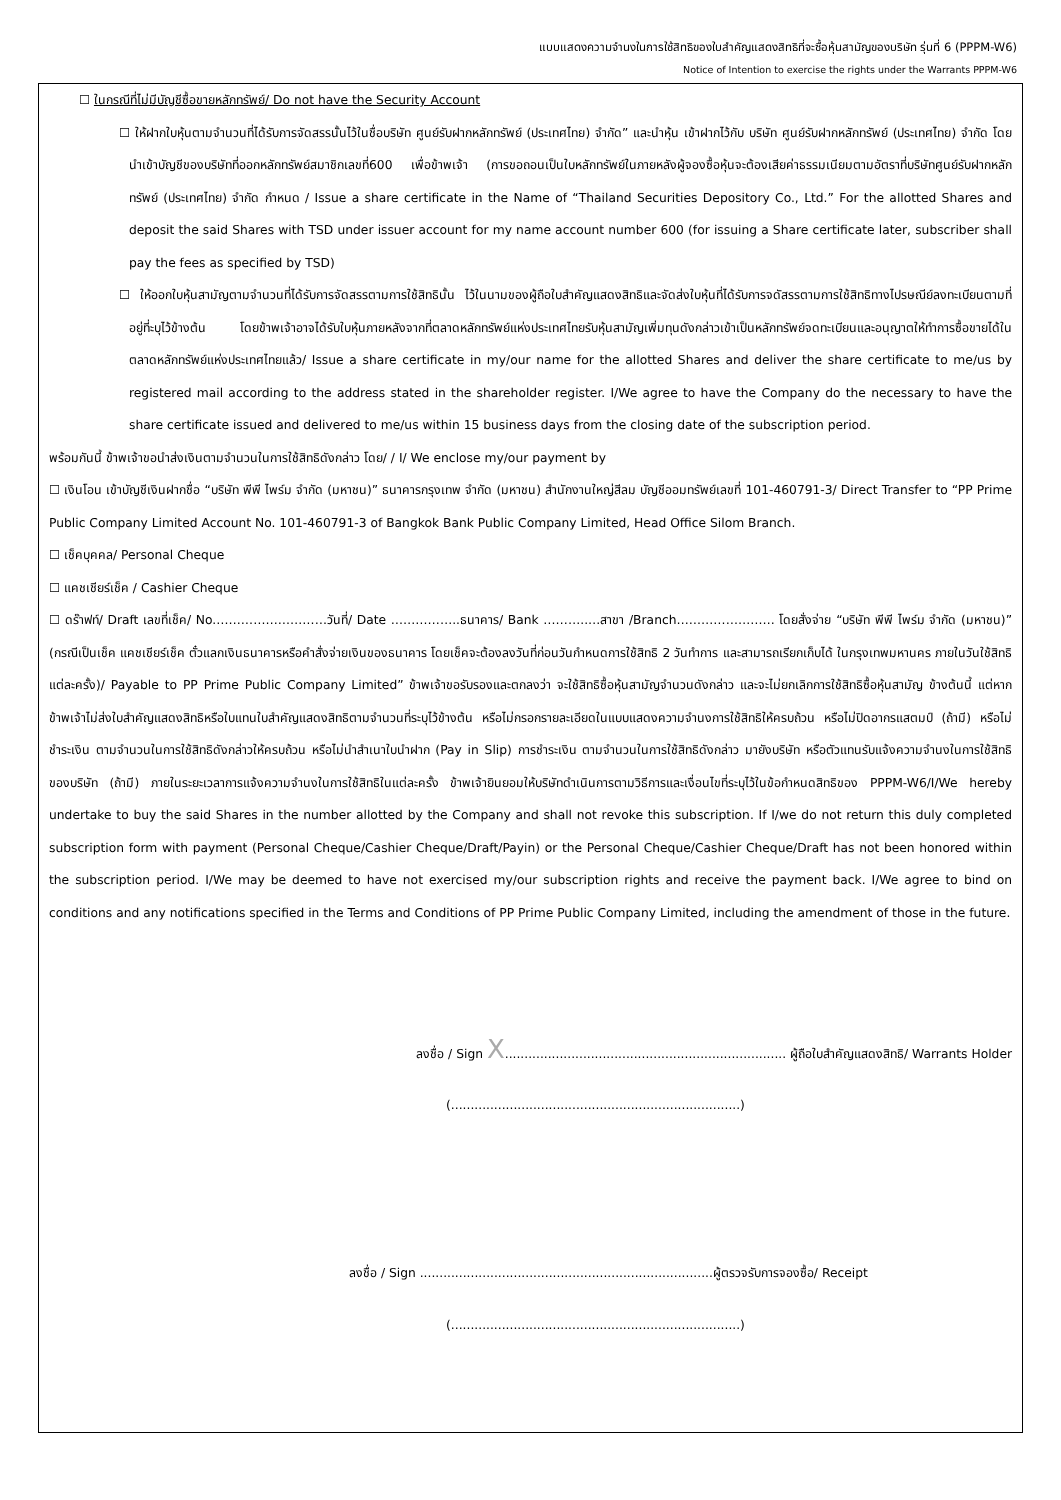แบบแสดงความจำนงในการใช้สิทธิของใบสำคัญแสดงสิทธิที่จะซื้อหุ้นสามัญของบริษัท รุ่นที่ 6 (PPPM-W6)
Notice of Intention to exercise the rights under the Warrants PPPM-W6
☐ ในกรณีที่ไม่มีบัญชีซื้อขายหลักทรัพย์/ Do not have the Security Account
☐ ให้ฝากใบหุ้นตามจำนวนที่ได้รับการจัดสรรนั้นไว้ในชื่อบริษัท ศูนย์รับฝากหลักทรัพย์ (ประเทศไทย) จำกัด” และนำหุ้น เข้าฝากไว้กับ บริษัท ศูนย์รับฝากหลักทรัพย์ (ประเทศไทย) จำกัด โดยนำเข้าบัญชีของบริษัทที่ออกหลักทรัพย์สมาชิกเลขที่600 เพื่อข้าพเจ้า (การขอถอนเป็นใบหลักทรัพย์ในภายหลังผู้จองซื้อหุ้นจะต้องเสียค่าธรรมเนียมตามอัตราที่บริษัทศูนย์รับฝากหลักทรัพย์ (ประเทศไทย) จำกัด กำหนด / Issue a share certificate in the Name of “Thailand Securities Depository Co., Ltd.” For the allotted Shares and deposit the said Shares with TSD under issuer account for my name account number 600 (for issuing a Share certificate later, subscriber shall pay the fees as specified by TSD)
☐ ให้ออกใบหุ้นสามัญตามจำนวนที่ได้รับการจัดสรรตามการใช้สิทธินั้น ไว้ในนามของผู้ถือใบสำคัญแสดงสิทธิและจัดส่งใบหุ้นที่ได้รับการจดัสรรตามการใช้สิทธิทางไปรษณีย์ลงทะเบียนตามที่อยู่ที่ะบุไว้ข้างต้น โดยข้าพเจ้าอาจได้รับใบหุ้นภายหลังจากที่ตลาดหลักทรัพย์แห่งประเทศไทยรับหุ้นสามัญเพิ่มทุนดังกล่าวเข้าเป็นหลักทรัพย์จดทะเบียนและอนุญาตให้ทำการซื้อขายได้ในตลาดหลักทรัพย์แห่งประเทศไทยแล้ว/ Issue a share certificate in my/our name for the allotted Shares and deliver the share certificate to me/us by registered mail according to the address stated in the shareholder register. I/We agree to have the Company do the necessary to have the share certificate issued and delivered to me/us within 15 business days from the closing date of the subscription period.
พร้อมกันนี้ ข้าพเจ้าขอนำส่งเงินตามจำนวนในการใช้สิทธิดังกล่าว โดย/ / I/ We enclose my/our payment by
☐ เงินโอน เข้าบัญชีเงินฝากชื่อ “บริษัท พีพี ไพร์ม จำกัด (มหาชน)” ธนาคารกรุงเทพ จำกัด (มหาชน) สำนักงานใหญ่สีลม บัญชีออมทรัพย์เลขที่ 101-460791-3/ Direct Transfer to “PP Prime Public Company Limited Account No. 101-460791-3 of Bangkok Bank Public Company Limited, Head Office Silom Branch.
☐ เช็คบุคคล/ Personal Cheque
☐ แคชเชียร์เช็ค / Cashier Cheque
☐ ดร๊าฟท์/ Draft เลขที่เช็ค/ No.………………………วันที่/ Date ……………..ธนาคาร/ Bank ………..…สาขา /Branch…………………… โดยสั่งจ่าย “บริษัท พีพี ไพร์ม จำกัด (มหาชน)” (กรณีเป็นเช็ค แคชเชียร์เช็ค ตั๋วแลกเงินธนาคารหรือคำสั่งจ่ายเงินของธนาคาร โดยเช็คจะต้องลงวันที่ก่อนวันกำหนดการใช้สิทธิ 2 วันทำการ และสามารถเรียกเก็บได้ ในกรุงเทพมหานคร ภายในวันใช้สิทธิแต่ละครั้ง)/ Payable to PP Prime Public Company Limited” ข้าพเจ้าขอรับรองและตกลงว่า จะใช้สิทธิซื้อหุ้นสามัญจำนวนดังกล่าว และจะไม่ยกเลิกการใช้สิทธิซื้อหุ้นสามัญ ข้างต้นนี้ แต่หากข้าพเจ้าไม่ส่งใบสำคัญแสดงสิทธิหรือใบแทนใบสำคัญแสดงสิทธิตามจำนวนที่ระบุไว้ข้างต้น หรือไม่กรอกรายละเอียดในแบบแสดงความจำนงการใช้สิทธิให้ครบถ้วน หรือไม่ปิดอากรแสตมป์ (ถ้ามี) หรือไม่ชำระเงิน ตามจำนวนในการใช้สิทธิดังกล่าวให้ครบถ้วน หรือไม่นำสำเนาใบนำฝาก (Pay in Slip) การชำระเงิน ตามจำนวนในการใช้สิทธิดังกล่าว มายังบริษัท หรือตัวแทนรับแจ้งความจำนงในการใช้สิทธิของบริษัท (ถ้ามี) ภายในระยะเวลาการแจ้งความจำนงในการใช้สิทธิในแต่ละครั้ง ข้าพเจ้ายินยอมให้บริษัทดำเนินการตามวิธีการและเงื่อนไขที่ระบุไว้ในข้อกำหนดสิทธิของ PPPM-W6/I/We hereby undertake to buy the said Shares in the number allotted by the Company and shall not revoke this subscription. If I/we do not return this duly completed subscription form with payment (Personal Cheque/Cashier Cheque/Draft/Payin) or the Personal Cheque/Cashier Cheque/Draft has not been honored within the subscription period. I/We may be deemed to have not exercised my/our subscription rights and receive the payment back. I/We agree to bind on conditions and any notifications specified in the Terms and Conditions of PP Prime Public Company Limited, including the amendment of those in the future.
ลงชื่อ / Sign X........................................................................ ผู้ถือใบสำคัญแสดงสิทธิ/ Warrants Holder
(..........................................................................)
ลงชื่อ / Sign ...........................................................................ผู้ตรวจรับการจองซื้อ/ Receipt
(..........................................................................)